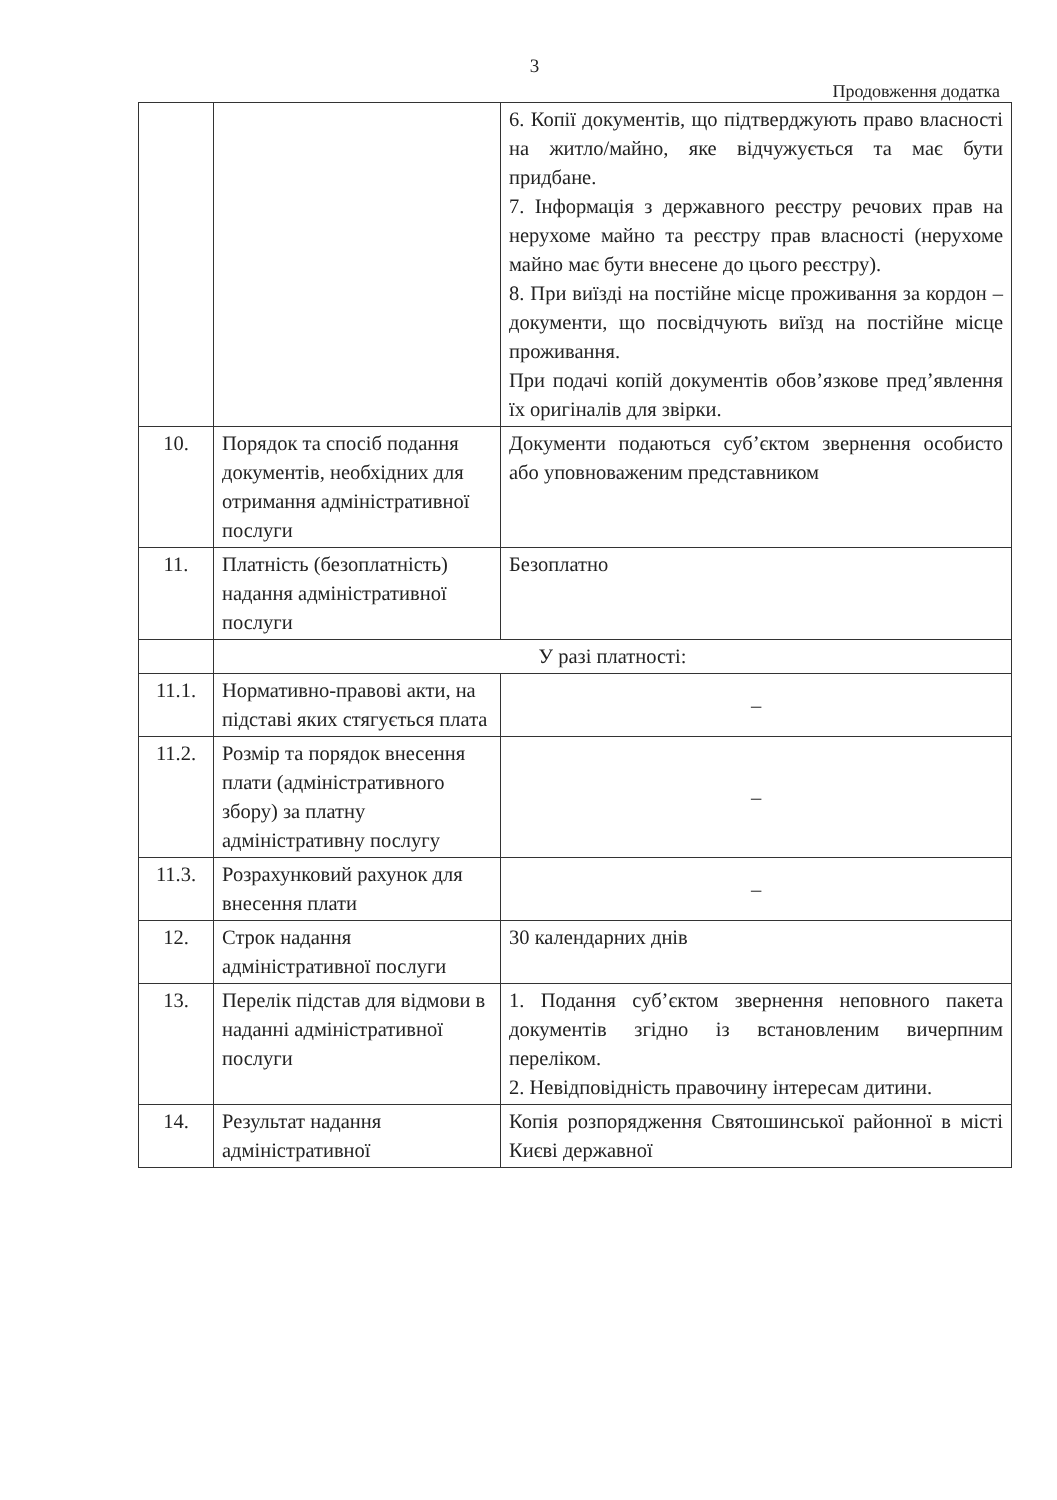3
Продовження додатка
| | | 6. Копії документів, що підтверджують право власності на житло/майно, яке відчужується та має бути придбане. 7. Інформація з державного реєстру речових прав на нерухоме майно та реєстру прав власності (нерухоме майно має бути внесене до цього реєстру). 8. При виїзді на постійне місце проживання за кордон – документи, що посвідчують виїзд на постійне місце проживання. При подачі копій документів обов’язкове пред’явлення їх оригіналів для звірки. |
| 10. | Порядок та спосіб подання документів, необхідних для отримання адміністративної послуги | Документи подаються суб’єктом звернення особисто або уповноваженим представником |
| 11. | Платність (безоплатність) надання адміністративної послуги | Безоплатно |
| | У разі платності: | |
| 11.1. | Нормативно-правові акти, на підставі яких стягується плата | – |
| 11.2. | Розмір та порядок внесення плати (адміністративного збору) за платну адміністративну послугу | – |
| 11.3. | Розрахунковий рахунок для внесення плати | – |
| 12. | Строк надання адміністративної послуги | 30 календарних днів |
| 13. | Перелік підстав для відмови в наданні адміністративної послуги | 1. Подання суб’єктом звернення неповного пакета документів згідно із встановленим вичерпним переліком. 2. Невідповідність правочину інтересам дитини. |
| 14. | Результат надання адміністративної | Копія розпорядження Святошинської районної в місті Києві державної |